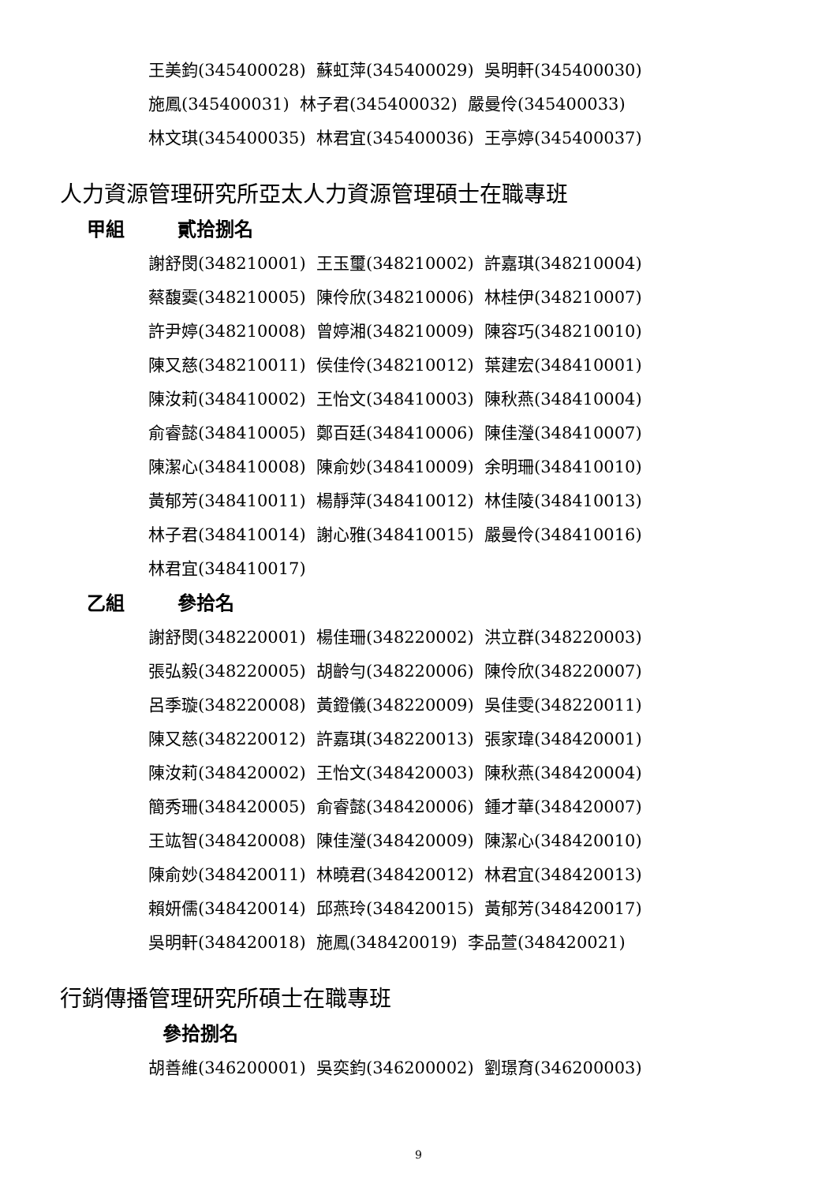王美鈞(345400028) 蘇虹萍(345400029) 吳明軒(345400030)
施鳳(345400031) 林子君(345400032) 嚴曼伶(345400033)
林文琪(345400035) 林君宜(345400036) 王亭婷(345400037)
人力資源管理研究所亞太人力資源管理碩士在職專班
甲組 貳拾捌名
謝舒閔(348210001) 王玉璽(348210002) 許嘉琪(348210004)
蔡馥霙(348210005) 陳伶欣(348210006) 林桂伊(348210007)
許尹婷(348210008) 曾婷湘(348210009) 陳容巧(348210010)
陳又慈(348210011) 侯佳伶(348210012) 葉建宏(348410001)
陳汝莉(348410002) 王怡文(348410003) 陳秋燕(348410004)
俞睿懿(348410005) 鄭百廷(348410006) 陳佳瀅(348410007)
陳潔心(348410008) 陳俞妙(348410009) 余明珊(348410010)
黃郁芳(348410011) 楊靜萍(348410012) 林佳陵(348410013)
林子君(348410014) 謝心雅(348410015) 嚴曼伶(348410016)
林君宜(348410017)
乙組 參拾名
謝舒閔(348220001) 楊佳珊(348220002) 洪立群(348220003)
張弘毅(348220005) 胡齡勻(348220006) 陳伶欣(348220007)
呂季璇(348220008) 黃鐙儀(348220009) 吳佳雯(348220011)
陳又慈(348220012) 許嘉琪(348220013) 張家瑋(348420001)
陳汝莉(348420002) 王怡文(348420003) 陳秋燕(348420004)
簡秀珊(348420005) 俞睿懿(348420006) 鍾才華(348420007)
王竑智(348420008) 陳佳瀅(348420009) 陳潔心(348420010)
陳俞妙(348420011) 林曉君(348420012) 林君宜(348420013)
賴妍儒(348420014) 邱燕玲(348420015) 黃郁芳(348420017)
吳明軒(348420018) 施鳳(348420019) 李品萱(348420021)
行銷傳播管理研究所碩士在職專班
參拾捌名
胡善維(346200001) 吳奕鈞(346200002) 劉璟育(346200003)
9